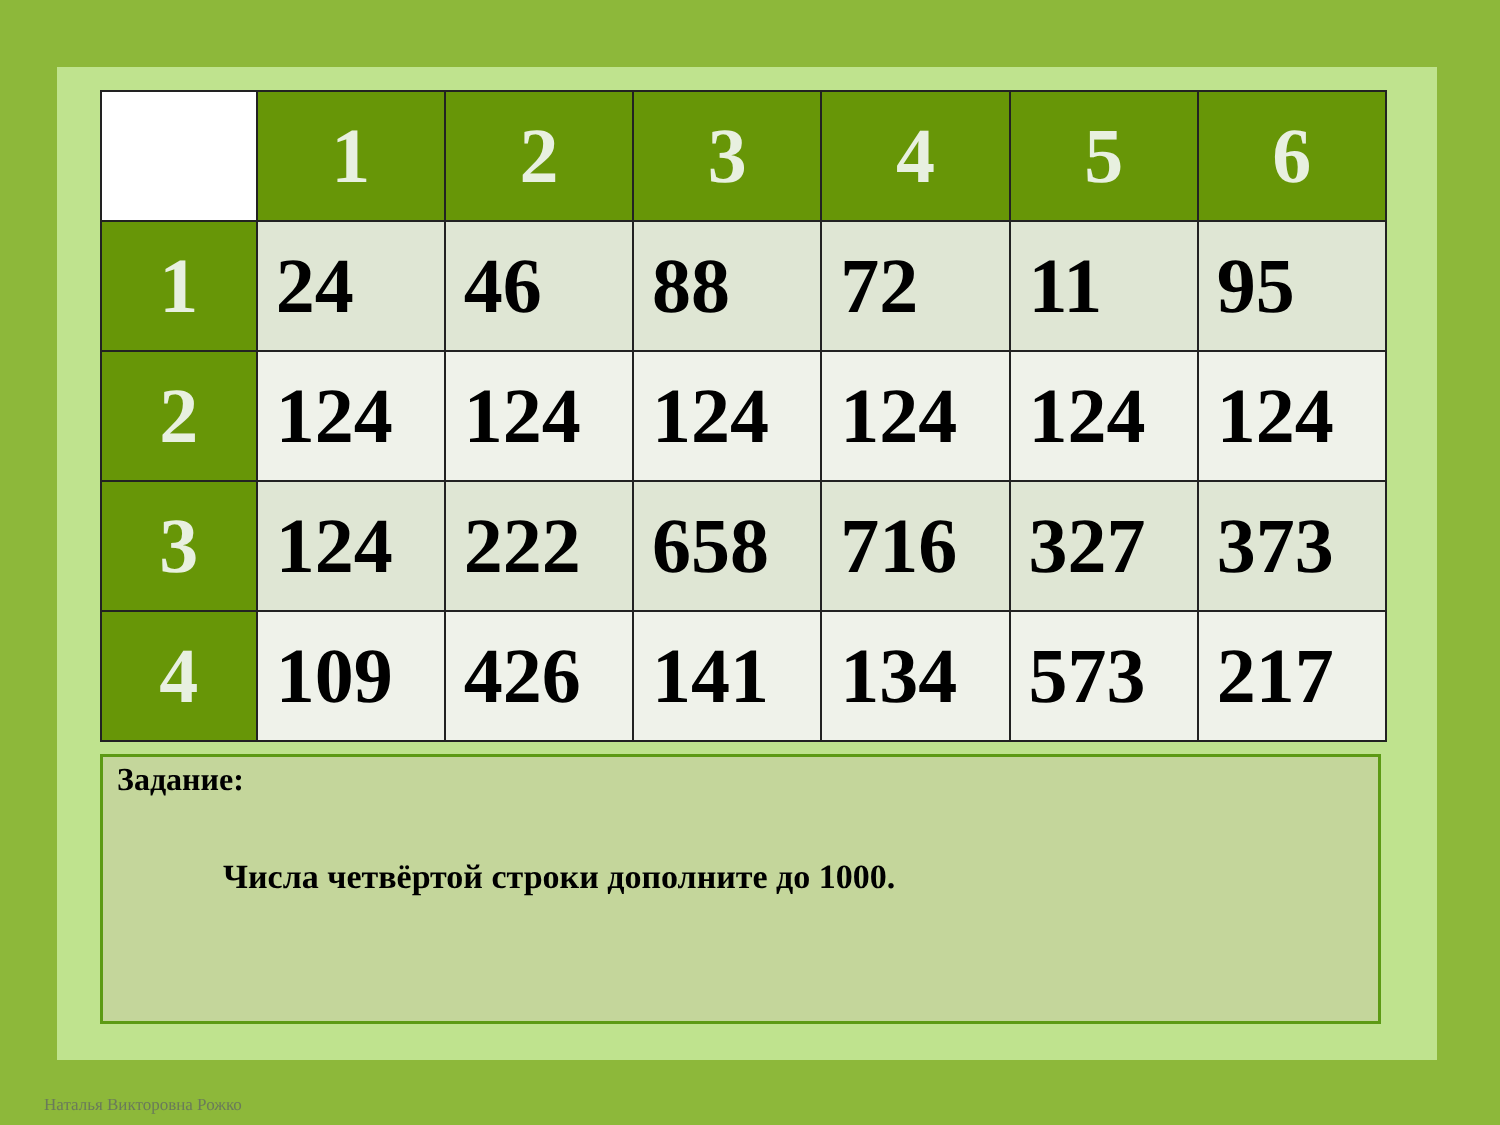| | 1 | 2 | 3 | 4 | 5 | 6 |
| --- | --- | --- | --- | --- | --- | --- |
| 1 | 24 | 46 | 88 | 72 | 11 | 95 |
| 2 | 124 | 124 | 124 | 124 | 124 | 124 |
| 3 | 124 | 222 | 658 | 716 | 327 | 373 |
| 4 | 109 | 426 | 141 | 134 | 573 | 217 |
Задание:
Числа четвёртой строки дополните до 1000.
Наталья Викторовна Рожко